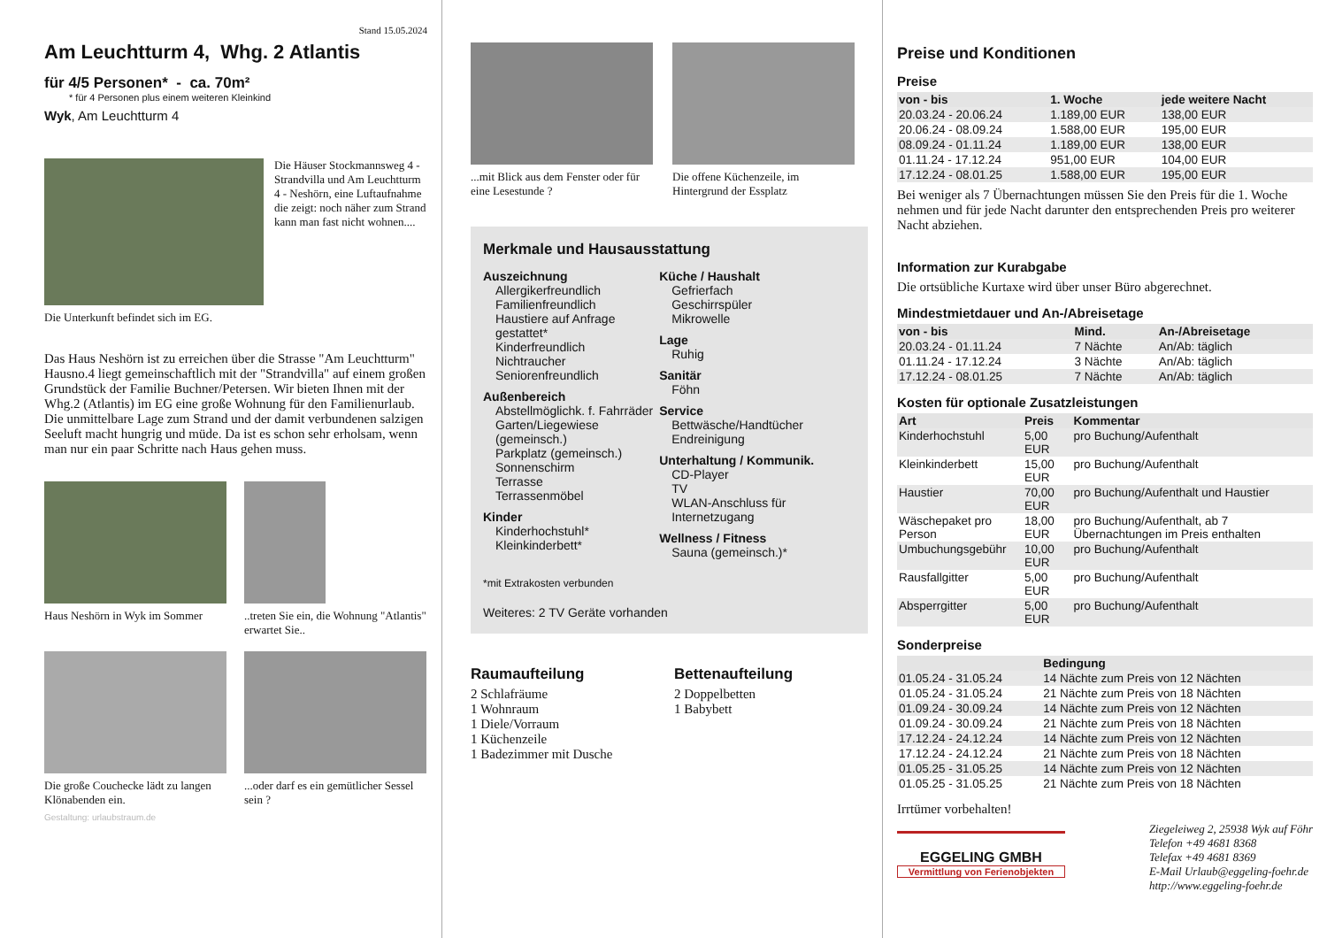Stand 15.05.2024
Am Leuchtturm 4, Whg. 2 Atlantis
für 4/5 Personen* - ca. 70m²
* für 4 Personen plus einem weiteren Kleinkind
Wyk, Am Leuchtturm 4
Die Häuser Stockmannsweg 4 - Strandvilla und Am Leuchtturm 4 - Neshörn, eine Luftaufnahme die zeigt: noch näher zum Strand kann man fast nicht wohnen....
Die Unterkunft befindet sich im EG.
Das Haus Neshörn ist zu erreichen über die Strasse "Am Leuchtturm" Hausno.4 liegt gemeinschaftlich mit der "Strandvilla" auf einem großen Grundstück der Familie Buchner/Petersen. Wir bieten Ihnen mit der Whg.2 (Atlantis) im EG eine große Wohnung für den Familienurlaub. Die unmittelbare Lage zum Strand und der damit verbundenen salzigen Seeluft macht hungrig und müde. Da ist es schon sehr erholsam, wenn man nur ein paar Schritte nach Haus gehen muss.
Haus Neshörn in Wyk im Sommer
..treten Sie ein, die Wohnung "Atlantis" erwartet Sie..
Die große Couchecke lädt zu langen Klönabenden ein.
...oder darf es ein gemütlicher Sessel sein ?
Gestaltung: urlaubstraum.de
...mit Blick aus dem Fenster oder für eine Lesestunde ?
Die offene Küchenzeile, im Hintergrund der Essplatz
Merkmale und Hausausstattung
Auszeichnung
Allergikerfreundlich
Familienfreundlich
Haustiere auf Anfrage gestattet*
Kinderfreundlich
Nichtraucher
Seniorenfreundlich
Außenbereich
Abstellmöglichk. f. Fahrräder
Garten/Liegewiese (gemeinsch.)
Parkplatz (gemeinsch.)
Sonnenschirm
Terrasse
Terrassenmöbel
Kinder
Kinderhochstuhl*
Kleinkinderbett*
Küche / Haushalt
Gefrierfach
Geschirrspüler
Mikrowelle
Lage
Ruhig
Sanitär
Föhn
Service
Bettwäsche/Handtücher
Endreinigung
Unterhaltung / Kommunik.
CD-Player
TV
WLAN-Anschluss für Internetzugang
Wellness / Fitness
Sauna (gemeinsch.)*
*mit Extrakosten verbunden
Weiteres: 2 TV Geräte vorhanden
Raumaufteilung
2 Schlafräume
1 Wohnraum
1 Diele/Vorraum
1 Küchenzeile
1 Badezimmer mit Dusche
Bettenaufteilung
2 Doppelbetten
1 Babybett
Preise und Konditionen
Preise
| von - bis | 1. Woche | jede weitere Nacht |
| --- | --- | --- |
| 20.03.24 - 20.06.24 | 1.189,00 EUR | 138,00 EUR |
| 20.06.24 - 08.09.24 | 1.588,00 EUR | 195,00 EUR |
| 08.09.24 - 01.11.24 | 1.189,00 EUR | 138,00 EUR |
| 01.11.24 - 17.12.24 | 951,00 EUR | 104,00 EUR |
| 17.12.24 - 08.01.25 | 1.588,00 EUR | 195,00 EUR |
Bei weniger als 7 Übernachtungen müssen Sie den Preis für die 1. Woche nehmen und für jede Nacht darunter den entsprechenden Preis pro weiterer Nacht abziehen.
Information zur Kurabgabe
Die ortsübliche Kurtaxe wird über unser Büro abgerechnet.
Mindestmietdauer und An-/Abreisetage
| von - bis | Mind. | An-/Abreisetage |
| --- | --- | --- |
| 20.03.24 - 01.11.24 | 7 Nächte | An/Ab: täglich |
| 01.11.24 - 17.12.24 | 3 Nächte | An/Ab: täglich |
| 17.12.24 - 08.01.25 | 7 Nächte | An/Ab: täglich |
Kosten für optionale Zusatzleistungen
| Art | Preis | Kommentar |
| --- | --- | --- |
| Kinderhochstuhl | 5,00 EUR | pro Buchung/Aufenthalt |
| Kleinkinderbett | 15,00 EUR | pro Buchung/Aufenthalt |
| Haustier | 70,00 EUR | pro Buchung/Aufenthalt und Haustier |
| Wäschepaket pro Person | 18,00 EUR | pro Buchung/Aufenthalt, ab 7 Übernachtungen im Preis enthalten |
| Umbuchungsgebühr | 10,00 EUR | pro Buchung/Aufenthalt |
| Rausfallgitter | 5,00 EUR | pro Buchung/Aufenthalt |
| Absperrgitter | 5,00 EUR | pro Buchung/Aufenthalt |
Sonderpreise
| | Bedingung |
| --- | --- |
| 01.05.24 - 31.05.24 | 14 Nächte zum Preis von 12 Nächten |
| 01.05.24 - 31.05.24 | 21 Nächte zum Preis von 18 Nächten |
| 01.09.24 - 30.09.24 | 14 Nächte zum Preis von 12 Nächten |
| 01.09.24 - 30.09.24 | 21 Nächte zum Preis von 18 Nächten |
| 17.12.24 - 24.12.24 | 14 Nächte zum Preis von 12 Nächten |
| 17.12.24 - 24.12.24 | 21 Nächte zum Preis von 18 Nächten |
| 01.05.25 - 31.05.25 | 14 Nächte zum Preis von 12 Nächten |
| 01.05.25 - 31.05.25 | 21 Nächte zum Preis von 18 Nächten |
Irrtümer vorbehalten!
EGGELING GMBH
Vermittlung von Ferienobjekten
Ziegeleiweg 2, 25938 Wyk auf Föhr
Telefon +49 4681 8368
Telefax +49 4681 8369
E-Mail Urlaub@eggeling-foehr.de
http://www.eggeling-foehr.de